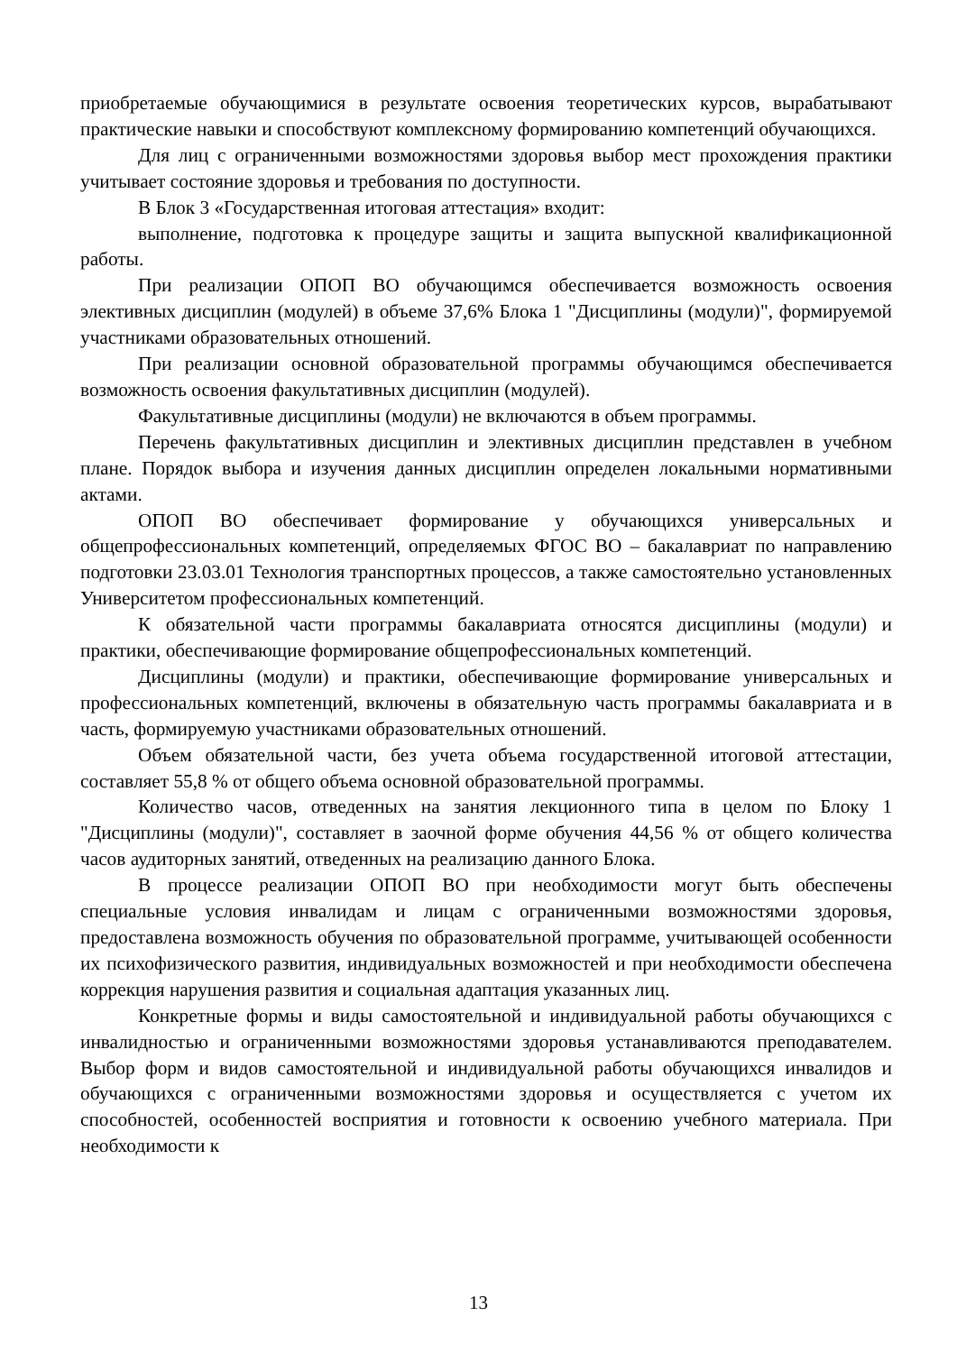приобретаемые обучающимися в результате освоения теоретических курсов, вырабатывают практические навыки и способствуют комплексному формированию компетенций обучающихся.
Для лиц с ограниченными возможностями здоровья выбор мест прохождения практики учитывает состояние здоровья и требования по доступности.
В Блок 3 «Государственная итоговая аттестация» входит:
выполнение, подготовка к процедуре защиты и защита выпускной квалификационной работы.
При реализации ОПОП ВО обучающимся обеспечивается возможность освоения элективных дисциплин (модулей) в объеме 37,6% Блока 1 "Дисциплины (модули)", формируемой участниками образовательных отношений.
При реализации основной образовательной программы обучающимся обеспечивается возможность освоения факультативных дисциплин (модулей).
Факультативные дисциплины (модули) не включаются в объем программы.
Перечень факультативных дисциплин и элективных дисциплин представлен в учебном плане. Порядок выбора и изучения данных дисциплин определен локальными нормативными актами.
ОПОП ВО обеспечивает формирование у обучающихся универсальных и общепрофессиональных компетенций, определяемых ФГОС ВО – бакалавриат по направлению подготовки 23.03.01 Технология транспортных процессов, а также самостоятельно установленных Университетом профессиональных компетенций.
К обязательной части программы бакалавриата относятся дисциплины (модули) и практики, обеспечивающие формирование общепрофессиональных компетенций.
Дисциплины (модули) и практики, обеспечивающие формирование универсальных и профессиональных компетенций, включены в обязательную часть программы бакалавриата и в часть, формируемую участниками образовательных отношений.
Объем обязательной части, без учета объема государственной итоговой аттестации, составляет 55,8 % от общего объема основной образовательной программы.
Количество часов, отведенных на занятия лекционного типа в целом по Блоку 1 "Дисциплины (модули)", составляет в заочной форме обучения 44,56 % от общего количества часов аудиторных занятий, отведенных на реализацию данного Блока.
В процессе реализации ОПОП ВО при необходимости могут быть обеспечены специальные условия инвалидам и лицам с ограниченными возможностями здоровья, предоставлена возможность обучения по образовательной программе, учитывающей особенности их психофизического развития, индивидуальных возможностей и при необходимости обеспечена коррекция нарушения развития и социальная адаптация указанных лиц.
Конкретные формы и виды самостоятельной и индивидуальной работы обучающихся с инвалидностью и ограниченными возможностями здоровья устанавливаются преподавателем. Выбор форм и видов самостоятельной и индивидуальной работы обучающихся инвалидов и обучающихся с ограниченными возможностями здоровья и осуществляется с учетом их способностей, особенностей восприятия и готовности к освоению учебного материала. При необходимости к
13